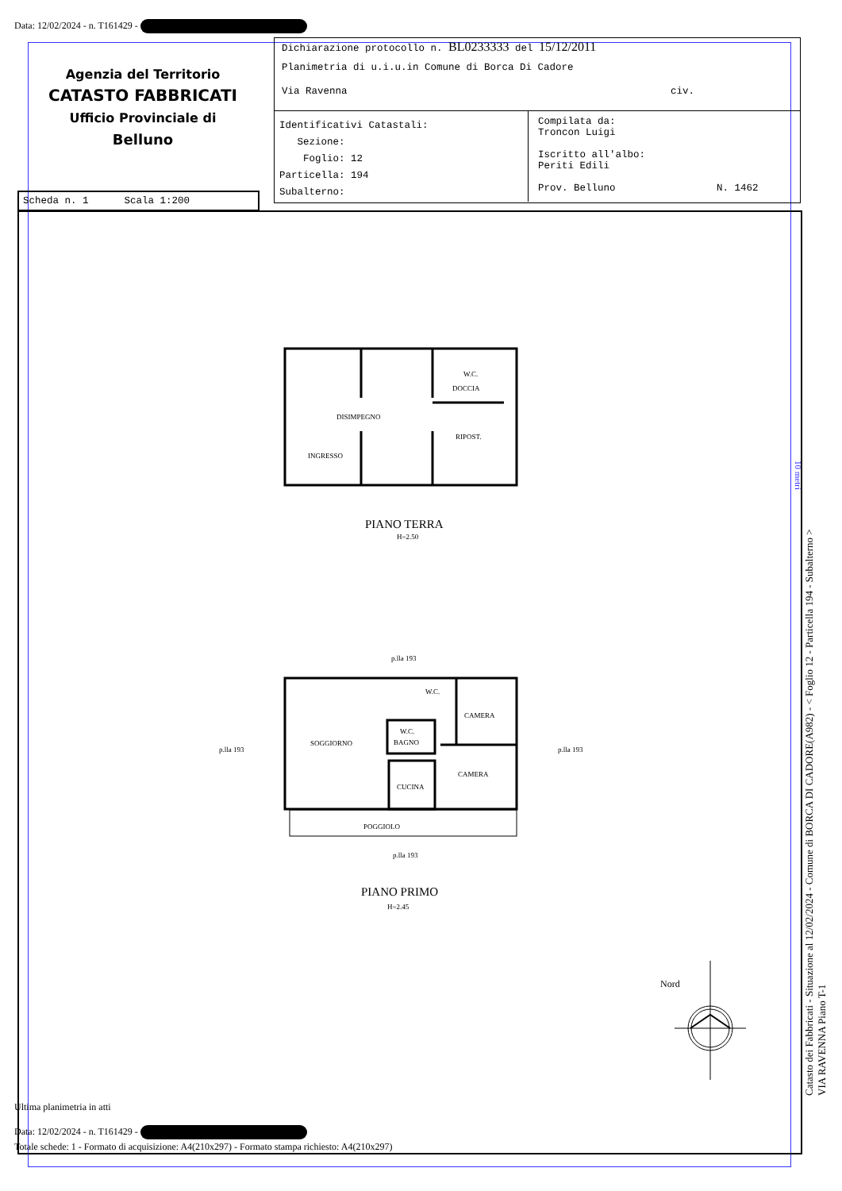Data: 12/02/2024 - n. T161429 -
Agenzia del Territorio
CATASTO FABBRICATI
Ufficio Provinciale di
Belluno
Dichiarazione protocollo n. BL0233333 del 15/12/2011
Planimetria di u.i.u.in Comune di Borca Di Cadore
Via Ravenna civ.
Identificativi Catastali:
Sezione:
Foglio: 12
Particella: 194
Subalterno:
Compilata da:
Troncon Luigi
Iscritto all'albo:
Periti Edili
Prov. Belluno N. 1462
Scheda n. 1 Scala 1:200
W.C.
DOCCIA
DISIMPEGNO
RIPOST.
INGRESSO
PIANO TERRA
H=2.50
p.lla 193
W.C.
CAMERA
W.C.
BAGNO
SOGGIORNO
CAMERA
CUCINA
POGGIOLO
p.lla 193 p.lla 193
p.lla 193
PIANO PRIMO
H=2.45
Nord
10 metri
Catasto dei Fabbricati - Situazione al 12/02/2024 - Comune di BORCA DI CADORE(A982) - < Foglio 12 - Particella 194 - Subalterno >
VIA RAVENNA Piano T-1
Ultima planimetria in atti
Data: 12/02/2024 - n. T161429 -
Totale schede: 1 - Formato di acquisizione: A4(210x297) - Formato stampa richiesto: A4(210x297)